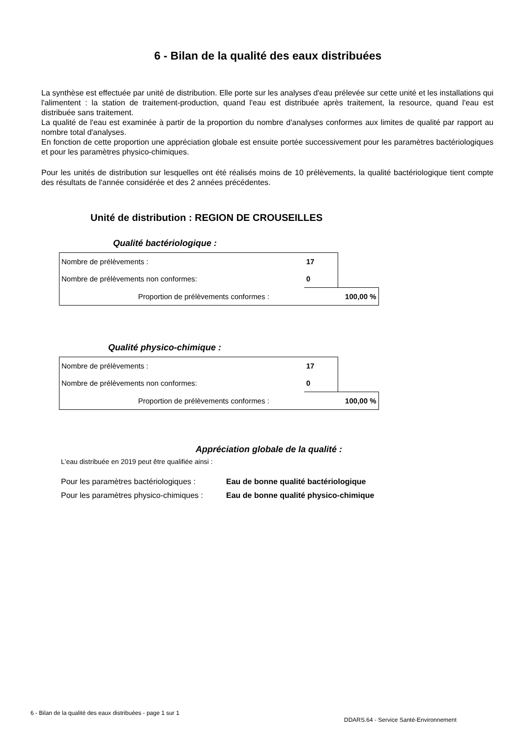6 - Bilan de la qualité des eaux distribuées
La synthèse est effectuée par unité de distribution. Elle porte sur les analyses d'eau prélevée sur cette unité et les installations qui l'alimentent : la station de traitement-production, quand l'eau est distribuée après traitement, la resource, quand l'eau est distribuée sans traitement.
La qualité de l'eau est examinée à partir de la proportion du nombre d'analyses conformes aux limites de qualité par rapport au nombre total d'analyses.
En fonction de cette proportion une appréciation globale est ensuite portée successivement pour les paramètres bactériologiques et pour les paramètres physico-chimiques.
Pour les unités de distribution sur lesquelles ont été réalisés moins de 10 prélèvements, la qualité bactériologique tient compte des résultats de l'année considérée et des 2 années précédentes.
Unité de distribution : REGION DE CROUSEILLES
Qualité bactériologique :
| Nombre de prélèvements : | 17 | |
| Nombre de prélèvements non conformes: | 0 | |
| Proportion de prélèvements conformes : | | 100,00 % |
Qualité physico-chimique :
| Nombre de prélèvements : | 17 | |
| Nombre de prélèvements non conformes: | 0 | |
| Proportion de prélèvements conformes : | | 100,00 % |
Appréciation globale de la qualité :
L'eau distribuée en 2019 peut être qualifiée ainsi :
Pour les paramètres bactériologiques : Eau de bonne qualité bactériologique
Pour les paramètres physico-chimiques : Eau de bonne qualité physico-chimique
6 - Bilan de la qualité des eaux distribuées - page 1 sur 1
DDARS.64 - Service Santé-Environnement